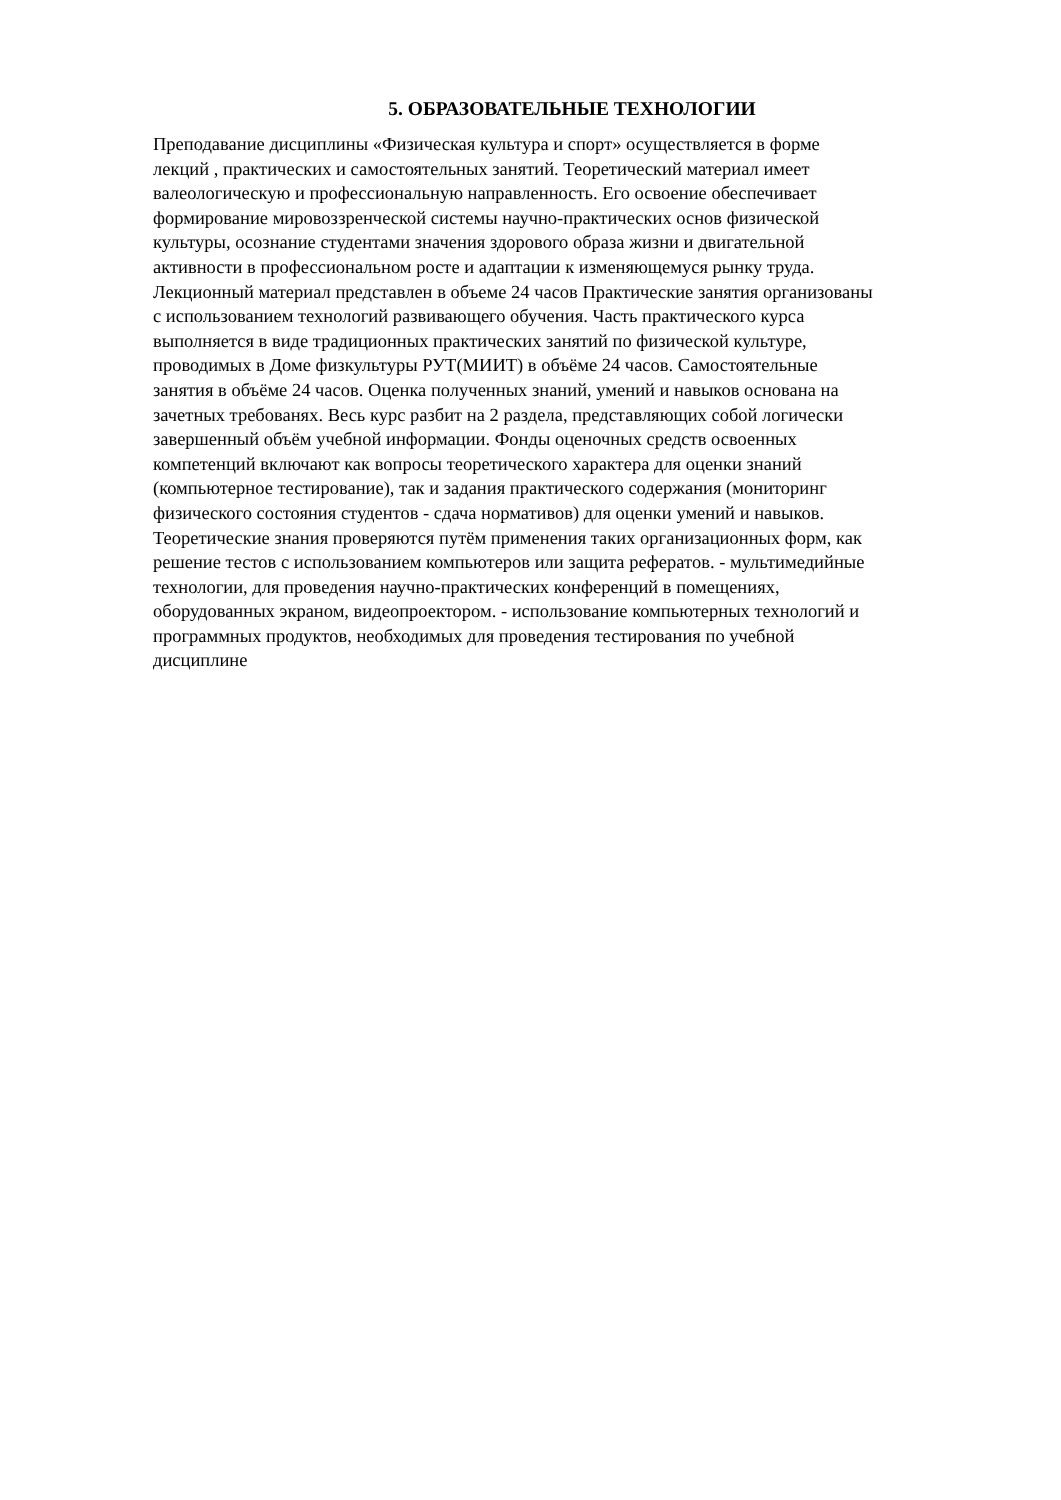5. ОБРАЗОВАТЕЛЬНЫЕ ТЕХНОЛОГИИ
Преподавание дисциплины «Физическая культура и спорт» осуществляется в форме
лекций , практических и самостоятельных занятий. Теоретический материал имеет
валеологическую и профессиональную направленность. Его освоение обеспечивает
формирование мировоззренческой системы научно-практических основ физической
культуры, осознание студентами значения здорового образа жизни и двигательной
активности в профессиональном росте и адаптации к изменяющемуся рынку труда.
Лекционный материал представлен в объеме 24 часов Практические занятия организованы
с использованием технологий развивающего обучения. Часть практического курса
выполняется в виде традиционных практических занятий по физической культуре,
проводимых в Доме физкультуры РУТ(МИИТ) в объёме 24 часов. Самостоятельные
занятия в объёме 24 часов. Оценка полученных знаний, умений и навыков основана на
зачетных требованях. Весь курс разбит на 2 раздела, представляющих собой логически
завершенный объём учебной информации. Фонды оценочных средств освоенных
компетенций включают как вопросы теоретического характера для оценки знаний
(компьютерное тестирование), так и задания практического содержания (мониторинг
физического состояния студентов - сдача нормативов) для оценки умений и навыков.
Теоретические знания проверяются путём применения таких организационных форм, как
решение тестов с использованием компьютеров или защита рефератов. - мультимедийные
технологии, для проведения научно-практических конференций в помещениях,
оборудованных экраном, видеопроектором. - использование компьютерных технологий и
программных продуктов, необходимых для проведения тестирования по учебной
дисциплине